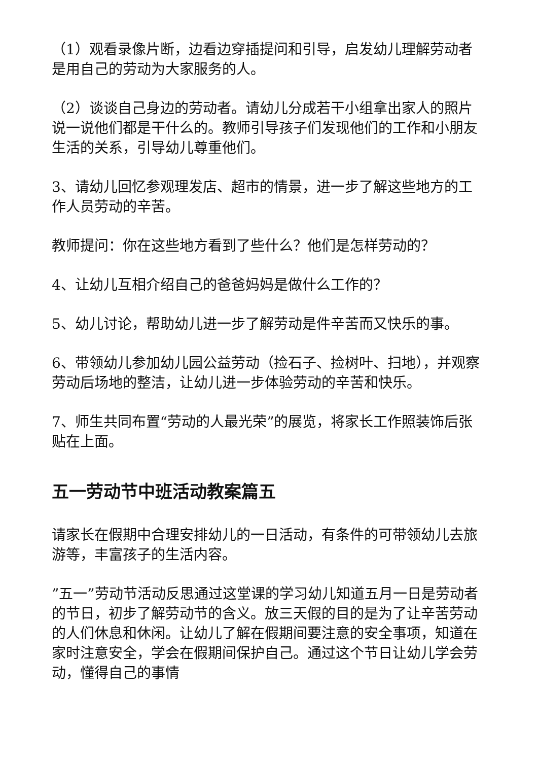（1）观看录像片断，边看边穿插提问和引导，启发幼儿理解劳动者是用自己的劳动为大家服务的人。
（2）谈谈自己身边的劳动者。请幼儿分成若干小组拿出家人的照片说一说他们都是干什么的。教师引导孩子们发现他们的工作和小朋友生活的关系，引导幼儿尊重他们。
3、请幼儿回忆参观理发店、超市的情景，进一步了解这些地方的工作人员劳动的辛苦。
教师提问：你在这些地方看到了些什么？他们是怎样劳动的？
4、让幼儿互相介绍自己的爸爸妈妈是做什么工作的？
5、幼儿讨论，帮助幼儿进一步了解劳动是件辛苦而又快乐的事。
6、带领幼儿参加幼儿园公益劳动（捡石子、捡树叶、扫地），并观察劳动后场地的整洁，让幼儿进一步体验劳动的辛苦和快乐。
7、师生共同布置“劳动的人最光荣”的展览，将家长工作照装饰后张贴在上面。
五一劳动节中班活动教案篇五
请家长在假期中合理安排幼儿的一日活动，有条件的可带领幼儿去旅游等，丰富孩子的生活内容。
”五一”劳动节活动反思通过这堂课的学习幼儿知道五月一日是劳动者的节日，初步了解劳动节的含义。放三天假的目的是为了让辛苦劳动的人们休息和休闲。让幼儿了解在假期间要注意的安全事项，知道在家时注意安全，学会在假期间保护自己。通过这个节日让幼儿学会劳动，懂得自己的事情